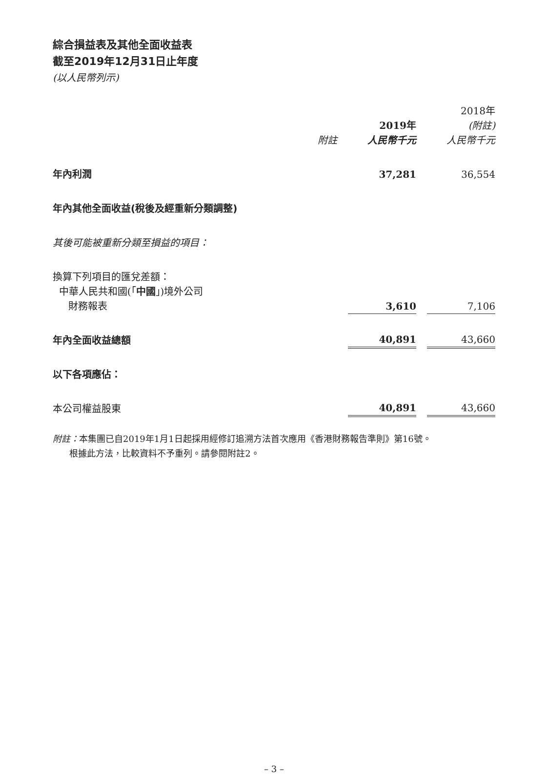綜合損益表及其他全面收益表
截至2019年12月31日止年度
(以人民幣列示)
| | | | 2019年 | | 2018年 (附註) |
| | 附註 | | 人民幣千元 | | 人民幣千元 |
| 年內利潤 | | | 37,281 | | 36,554 |
| 年內其他全面收益(稅後及經重新分類調整) | | | | | |
| 其後可能被重新分類至損益的項目： | | | | | |
| 換算下列項目的匯兌差額： 中華人民共和國(「 中國 」)境外公司 財務報表 | | | 3,610 | | 7,106 |
| 年內全面收益總額 | | | 40,891 | | 43,660 |
| 以下各項應佔： | | | | | |
| 本公司權益股東 | | | 40,891 | | 43,660 |
附註：本集團已自2019年1月1日起採用經修訂追溯方法首次應用《香港財務報告準則》第16號。
根據此方法，比較資料不予重列。請參閱附註2。
– 3 –